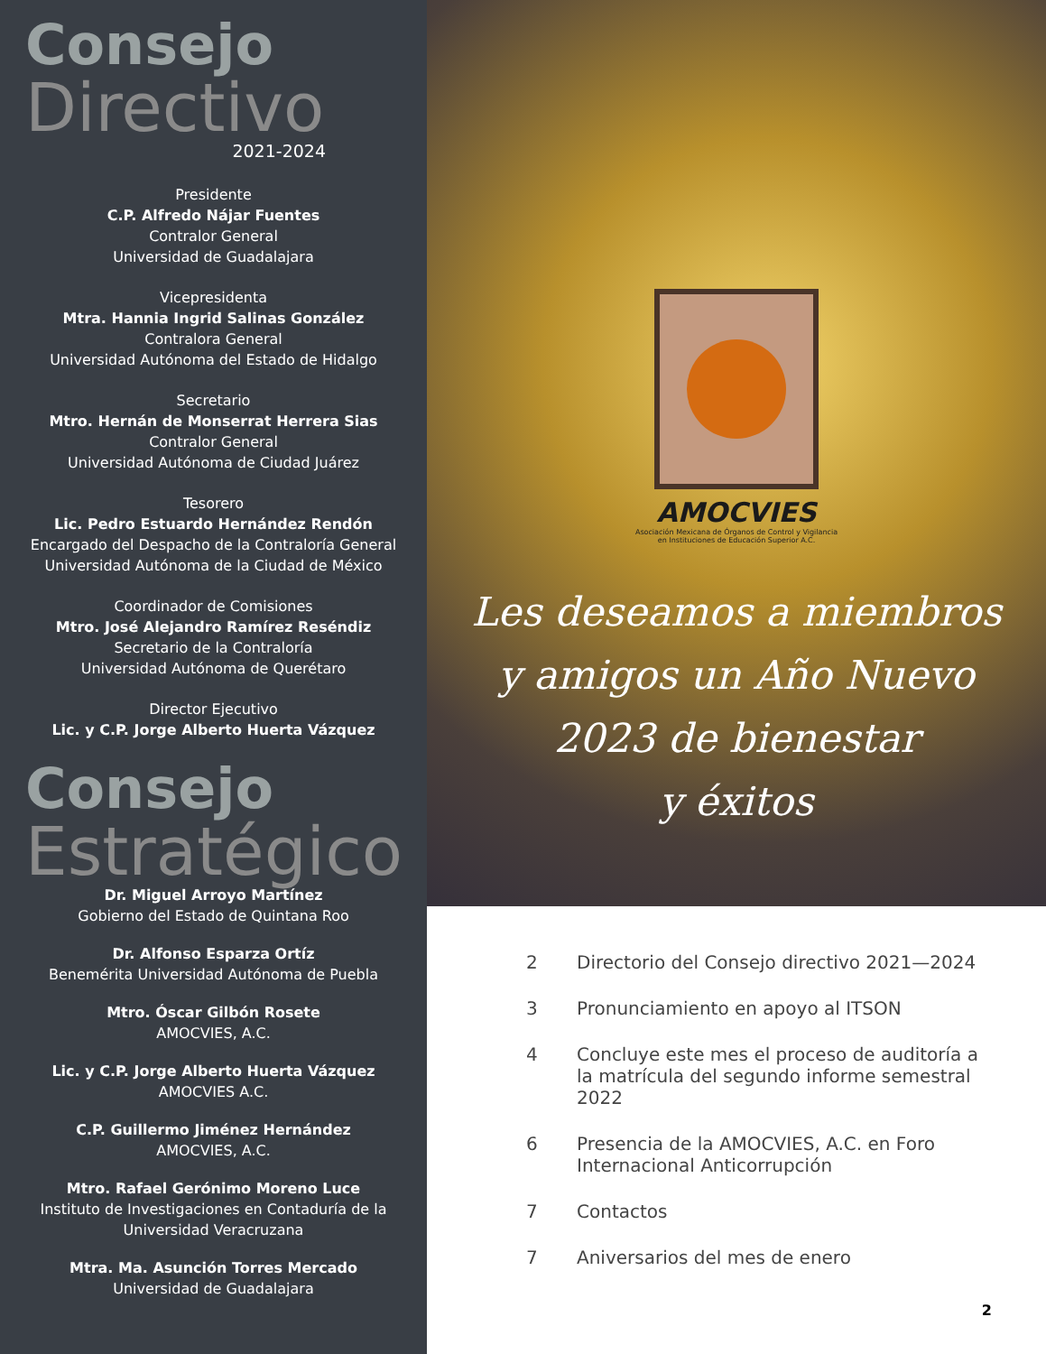Consejo
Directivo
2021-2024
Presidente
C.P. Alfredo Nájar Fuentes
Contralor General
Universidad de Guadalajara
Vicepresidenta
Mtra. Hannia Ingrid Salinas González
Contralora General
Universidad Autónoma del Estado de Hidalgo
Secretario
Mtro. Hernán de Monserrat Herrera Sias
Contralor General
Universidad Autónoma de Ciudad Juárez
Tesorero
Lic. Pedro Estuardo Hernández Rendón
Encargado del Despacho de la Contraloría General
Universidad Autónoma de la Ciudad de México
Coordinador de Comisiones
Mtro. José Alejandro Ramírez Reséndiz
Secretario de la Contraloría
Universidad Autónoma de Querétaro
Director Ejecutivo
Lic. y C.P. Jorge Alberto Huerta Vázquez
Consejo
Estratégico
Dr. Miguel Arroyo Martínez
Gobierno del Estado de Quintana Roo
Dr. Alfonso Esparza Ortíz
Benemérita Universidad Autónoma de Puebla
Mtro. Óscar Gilbón Rosete
AMOCVIES, A.C.
Lic. y C.P. Jorge Alberto Huerta Vázquez
AMOCVIES A.C.
C.P. Guillermo Jiménez Hernández
AMOCVIES, A.C.
Mtro. Rafael Gerónimo Moreno Luce
Instituto de Investigaciones en Contaduría de la Universidad Veracruzana
Mtra. Ma. Asunción Torres Mercado
Universidad de Guadalajara
AMOCVIES
Asociación Mexicana de Órganos de Control y Vigilancia
en Instituciones de Educación Superior A.C.
Les deseamos a miembros
y amigos un Año Nuevo
2023 de bienestar
y éxitos
2 Directorio del Consejo directivo 2021—2024
3 Pronunciamiento en apoyo al ITSON
4 Concluye este mes el proceso de auditoría a la matrícula del segundo informe semestral 2022
6 Presencia de la AMOCVIES, A.C. en Foro Internacional Anticorrupción
7 Contactos
7 Aniversarios del mes de enero
2